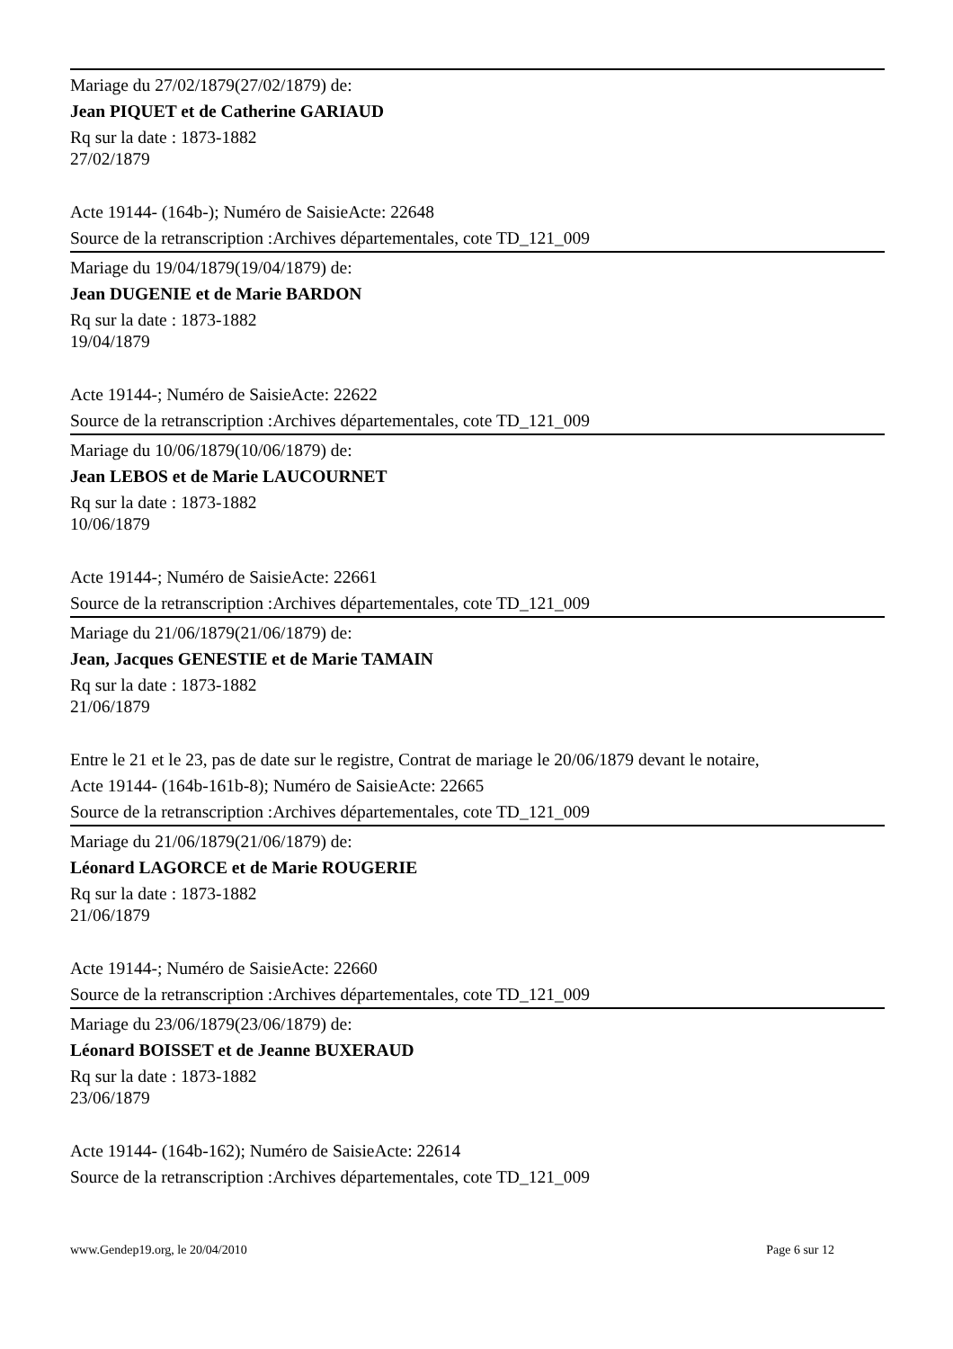Mariage du 27/02/1879(27/02/1879) de:
Jean PIQUET et de Catherine GARIAUD
Rq sur la date : 1873-1882
27/02/1879
Acte 19144- (164b-); Numéro de SaisieActe: 22648
Source de la retranscription :Archives départementales, cote TD_121_009
Mariage du 19/04/1879(19/04/1879) de:
Jean DUGENIE et de Marie BARDON
Rq sur la date : 1873-1882
19/04/1879
Acte 19144-; Numéro de SaisieActe: 22622
Source de la retranscription :Archives départementales, cote TD_121_009
Mariage du 10/06/1879(10/06/1879) de:
Jean LEBOS et de Marie LAUCOURNET
Rq sur la date : 1873-1882
10/06/1879
Acte 19144-; Numéro de SaisieActe: 22661
Source de la retranscription :Archives départementales, cote TD_121_009
Mariage du 21/06/1879(21/06/1879) de:
Jean, Jacques GENESTIE et de Marie TAMAIN
Rq sur la date : 1873-1882
21/06/1879
Entre le 21 et le 23, pas de date sur le registre, Contrat de mariage le 20/06/1879 devant le notaire,
Acte 19144- (164b-161b-8); Numéro de SaisieActe: 22665
Source de la retranscription :Archives départementales, cote TD_121_009
Mariage du 21/06/1879(21/06/1879) de:
Léonard LAGORCE et de Marie ROUGERIE
Rq sur la date : 1873-1882
21/06/1879
Acte 19144-; Numéro de SaisieActe: 22660
Source de la retranscription :Archives départementales, cote TD_121_009
Mariage du 23/06/1879(23/06/1879) de:
Léonard BOISSET et de Jeanne BUXERAUD
Rq sur la date : 1873-1882
23/06/1879
Acte 19144- (164b-162); Numéro de SaisieActe: 22614
Source de la retranscription :Archives départementales, cote TD_121_009
www.Gendep19.org, le 20/04/2010 Page 6 sur 12